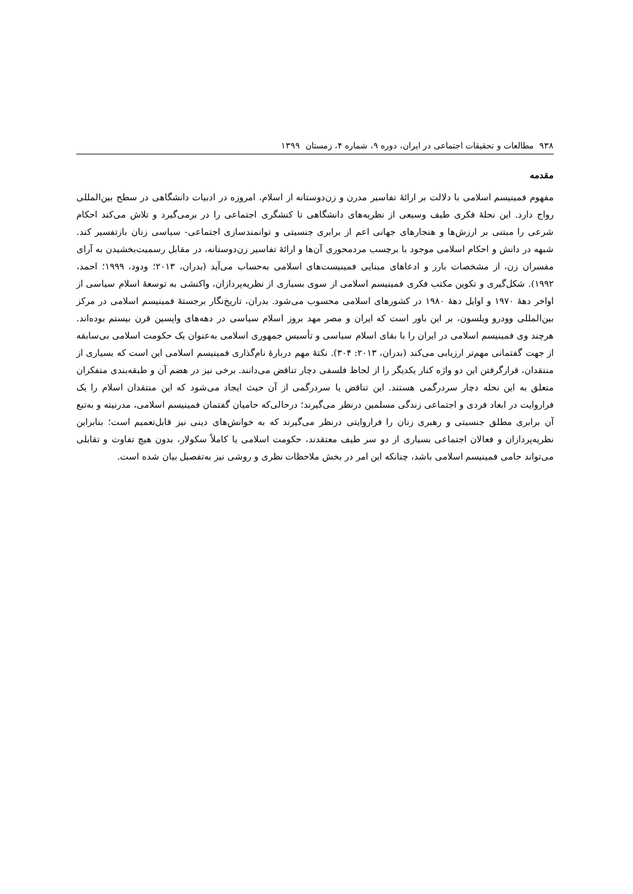۹۳۸ مطالعات و تحقیقات اجتماعی در ایران، دوره ۹، شماره ۴، زمستان ۱۳۹۹
مقدمه
مفهوم فمینیسم اسلامی با دلالت بر ارائهٔ تفاسیر مدرن و زن‌دوستانه از اسلام، امروزه در ادبیات دانشگاهی در سطح بین‌المللی رواج دارد. این نحلهٔ فکری طیف وسیعی از نظریه‌های دانشگاهی تا کنشگری اجتماعی را در برمی‌گیرد و تلاش می‌کند احکام شرعی را مبتنی بر ارزش‌ها و هنجارهای جهانی اعم از برابری جنسیتی و توانمندسازی اجتماعی- سیاسی زنان بازتفسیر کند. شبهه در دانش و احکام اسلامی موجود با برچسب مردمحوری آن‌ها و ارائهٔ تفاسیر زن‌دوستانه، در مقابل رسمیت‌بخشیدن به آرای مفسران زن، از مشخصات بارز و ادعاهای مبنایی فمینیست‌های اسلامی به‌حساب می‌آید (بدران، ۲۰۱۳؛ ودود، ۱۹۹۹؛ احمد، ۱۹۹۲). شکل‌گیری و تکوین مکتب فکری فمینیسم اسلامی از سوی بسیاری از نظریه‌پردازان، واکنشی به توسعهٔ اسلام سیاسی از اواخر دههٔ ۱۹۷۰ و اوایل دههٔ ۱۹۸۰ در کشورهای اسلامی محسوب می‌شود. بدران، تاریخ‌نگار برجستهٔ فمینیسم اسلامی در مرکز بین‌المللی وودرو ویلسون، بر این باور است که ایران و مصر مهد بروز اسلام سیاسی در دهه‌های واپسین قرن بیستم بوده‌اند. هرچند وی فمینیسم اسلامی در ایران را با بقای اسلام سیاسی و تأسیس جمهوری اسلامی به‌عنوان یک حکومت اسلامی بی‌سابقه از جهت گفتمانی مهم‌تر ارزیابی می‌کند (بدران، ۲۰۱۳: ۳۰۴). نکتهٔ مهم دربارهٔ نام‌گذاری فمینیسم اسلامی این است که بسیاری از منتقدان، قرارگرفتن این دو واژه کنار یکدیگر را از لحاظ فلسفی دچار تناقض می‌دانند. برخی نیز در هضم آن و طبقه‌بندی متفکران متعلق به این نحله دچار سردرگمی هستند. این تناقض یا سردرگمی از آن حیث ایجاد می‌شود که این منتقدان اسلام را یک فراروایت در ابعاد فردی و اجتماعی زندگی مسلمین درنظر می‌گیرند؛ درحالی‌که حامیان گفتمان فمینیسم اسلامی، مدرنیته و به‌تبع آن برابری مطلق جنسیتی و رهبری زنان را فراروایتی درنظر می‌گیرند که به خوانش‌های دینی نیز قابل‌تعمیم است؛ بنابراین نظریه‌پردازان و فعالان اجتماعی بسیاری از دو سر طیف معتقدند، حکومت اسلامی یا کاملاً سکولار، بدون هیچ تفاوت و تقابلی می‌تواند حامی فمینیسم اسلامی باشد، چنانکه این امر در بخش ملاحظات نظری و روشی نیز به‌تفصیل بیان شده است.